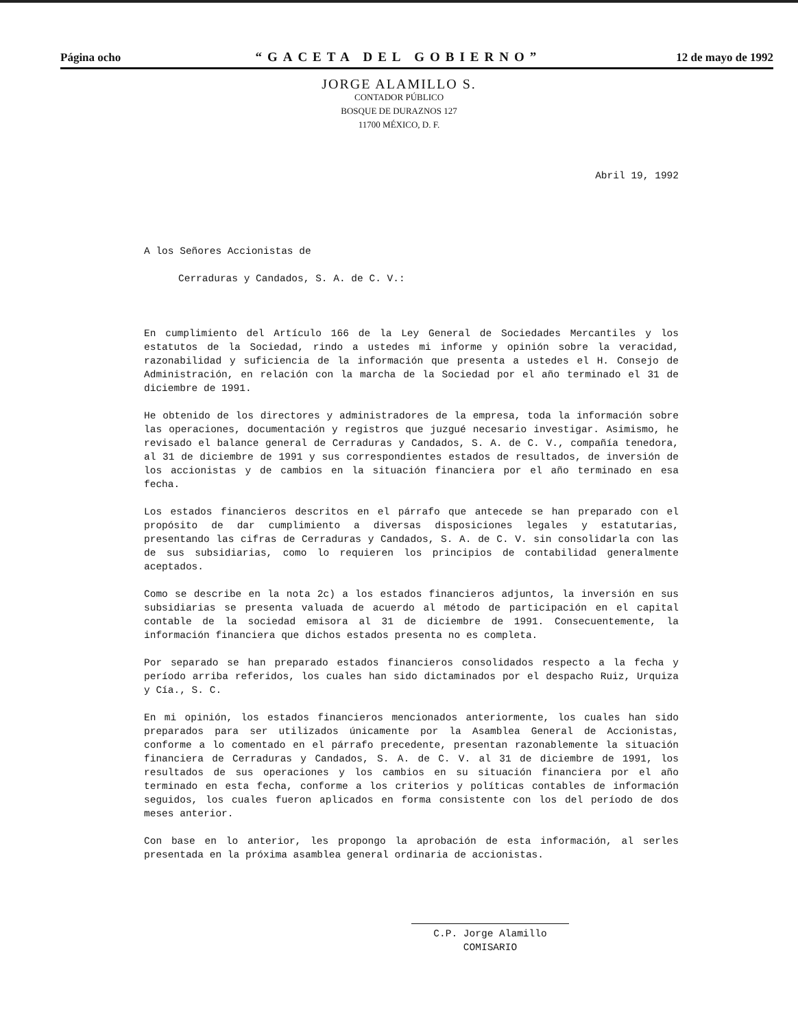Página ocho “GACETA DEL GOBIERNO” 12 de mayo de 1992
JORGE ALAMILLO S.
CONTADOR PÚBLICO
BOSQUE DE DURAZNOS 127
11700 MÉXICO, D. F.
Abril 19, 1992
A los Señores Accionistas de
Cerraduras y Candados, S. A. de C. V.:
En cumplimiento del Artículo 166 de la Ley General de Sociedades Mercantiles y los estatutos de la Sociedad, rindo a ustedes mi informe y opinión sobre la veracidad, razonabilidad y suficiencia de la información que presenta a ustedes el H. Consejo de Administración, en relación con la marcha de la Sociedad por el año terminado el 31 de diciembre de 1991.
He obtenido de los directores y administradores de la empresa, toda la información sobre las operaciones, documentación y registros que juzgué necesario investigar. Asimismo, he revisado el balance general de Cerraduras y Candados, S. A. de C. V., compañía tenedora, al 31 de diciembre de 1991 y sus correspondientes estados de resultados, de inversión de los accionistas y de cambios en la situación financiera por el año terminado en esa fecha.
Los estados financieros descritos en el párrafo que antecede se han preparado con el propósito de dar cumplimiento a diversas disposiciones legales y estatutarias, presentando las cifras de Cerraduras y Candados, S. A. de C. V. sin consolidarla con las de sus subsidiarias, como lo requieren los principios de contabilidad generalmente aceptados.
Como se describe en la nota 2c) a los estados financieros adjuntos, la inversión en sus subsidiarias se presenta valuada de acuerdo al método de participación en el capital contable de la sociedad emisora al 31 de diciembre de 1991. Consecuentemente, la información financiera que dichos estados presenta no es completa.
Por separado se han preparado estados financieros consolidados respecto a la fecha y período arriba referidos, los cuales han sido dictaminados por el despacho Ruiz, Urquiza y Cía., S. C.
En mi opinión, los estados financieros mencionados anteriormente, los cuales han sido preparados para ser utilizados únicamente por la Asamblea General de Accionistas, conforme a lo comentado en el párrafo precedente, presentan razonablemente la situación financiera de Cerraduras y Candados, S. A. de C. V. al 31 de diciembre de 1991, los resultados de sus operaciones y los cambios en su situación financiera por el año terminado en esta fecha, conforme a los criterios y políticas contables de información seguidos, los cuales fueron aplicados en forma consistente con los del período de dos meses anterior.
Con base en lo anterior, les propongo la aprobación de esta información, al serles presentada en la próxima asamblea general ordinaria de accionistas.
C.P. Jorge Alamillo
COMISARIO